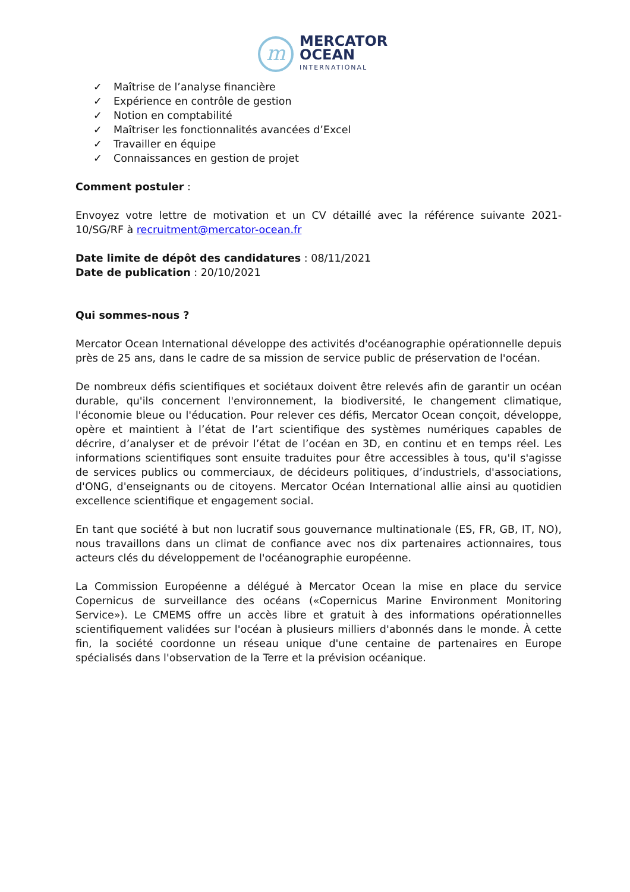m
MERCATOR
OCEAN
INTERNATIONAL
✓ Maîtrise de l’analyse financière
✓ Expérience en contrôle de gestion
✓ Notion en comptabilité
✓ Maîtriser les fonctionnalités avancées d’Excel
✓ Travailler en équipe
✓ Connaissances en gestion de projet
Comment postuler :
Envoyez votre lettre de motivation et un CV détaillé avec la référence suivante 2021-10/SG/RF à recruitment@mercator-ocean.fr
Date limite de dépôt des candidatures : 08/11/2021
Date de publication : 20/10/2021
Qui sommes-nous ?
Mercator Ocean International développe des activités d'océanographie opérationnelle depuis près de 25 ans, dans le cadre de sa mission de service public de préservation de l'océan.
De nombreux défis scientifiques et sociétaux doivent être relevés afin de garantir un océan durable, qu'ils concernent l'environnement, la biodiversité, le changement climatique, l'économie bleue ou l'éducation. Pour relever ces défis, Mercator Ocean conçoit, développe, opère et maintient à l’état de l’art scientifique des systèmes numériques capables de décrire, d’analyser et de prévoir l’état de l’océan en 3D, en continu et en temps réel. Les informations scientifiques sont ensuite traduites pour être accessibles à tous, qu'il s'agisse de services publics ou commerciaux, de décideurs politiques, d’industriels, d'associations, d'ONG, d'enseignants ou de citoyens. Mercator Océan International allie ainsi au quotidien excellence scientifique et engagement social.
En tant que société à but non lucratif sous gouvernance multinationale (ES, FR, GB, IT, NO), nous travaillons dans un climat de confiance avec nos dix partenaires actionnaires, tous acteurs clés du développement de l'océanographie européenne.
La Commission Européenne a délégué à Mercator Ocean la mise en place du service Copernicus de surveillance des océans («Copernicus Marine Environment Monitoring Service»). Le CMEMS offre un accès libre et gratuit à des informations opérationnelles scientifiquement validées sur l'océan à plusieurs milliers d'abonnés dans le monde. À cette fin, la société coordonne un réseau unique d'une centaine de partenaires en Europe spécialisés dans l'observation de la Terre et la prévision océanique.